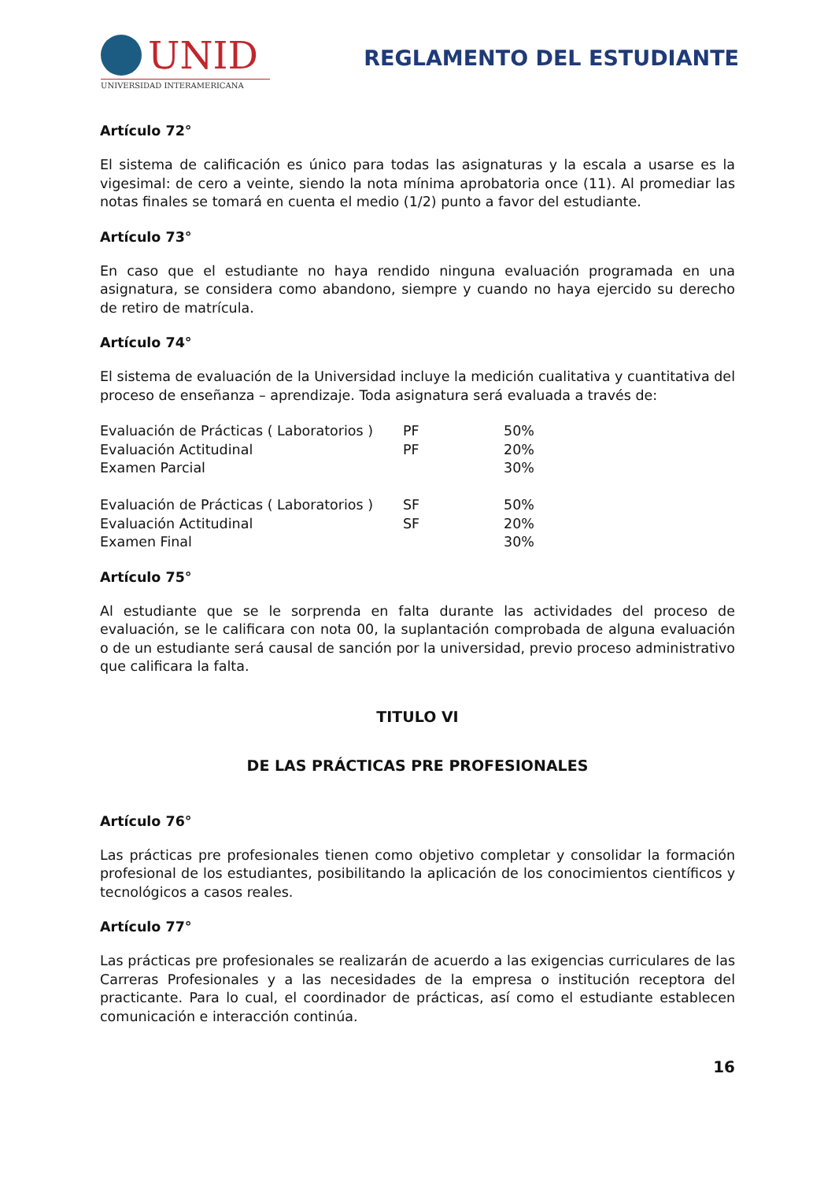UNID
UNIVERSIDAD INTERAMERICANA
REGLAMENTO DEL ESTUDIANTE
Artículo 72°
El sistema de calificación es único para todas las asignaturas y la escala a usarse es la vigesimal: de cero a veinte, siendo la nota mínima aprobatoria once (11). Al promediar las notas finales se tomará en cuenta el medio (1/2) punto a favor del estudiante.
Artículo 73°
En caso que el estudiante no haya rendido ninguna evaluación programada en una asignatura, se considera como abandono, siempre y cuando no haya ejercido su derecho de retiro de matrícula.
Artículo 74°
El sistema de evaluación de la Universidad incluye la medición cualitativa y cuantitativa del proceso de enseñanza – aprendizaje. Toda asignatura será evaluada a través de:
| Evaluación de Prácticas ( Laboratorios ) | PF | 50% |
| Evaluación Actitudinal | PF | 20% |
| Examen Parcial | | 30% |
| Evaluación de Prácticas ( Laboratorios ) | SF | 50% |
| Evaluación Actitudinal | SF | 20% |
| Examen Final | | 30% |
Artículo 75°
Al estudiante que se le sorprenda en falta durante las actividades del proceso de evaluación, se le calificara con nota 00, la suplantación comprobada de alguna evaluación o de un estudiante será causal de sanción por la universidad, previo proceso administrativo que calificara la falta.
TITULO VI
DE LAS PRÁCTICAS PRE PROFESIONALES
Artículo 76°
Las prácticas pre profesionales tienen como objetivo completar y consolidar la formación profesional de los estudiantes, posibilitando la aplicación de los conocimientos científicos y tecnológicos a casos reales.
Artículo 77°
Las prácticas pre profesionales se realizarán de acuerdo a las exigencias curriculares de las Carreras Profesionales y a las necesidades de la empresa o institución receptora del practicante. Para lo cual, el coordinador de prácticas, así como el estudiante establecen comunicación e interacción continúa.
16